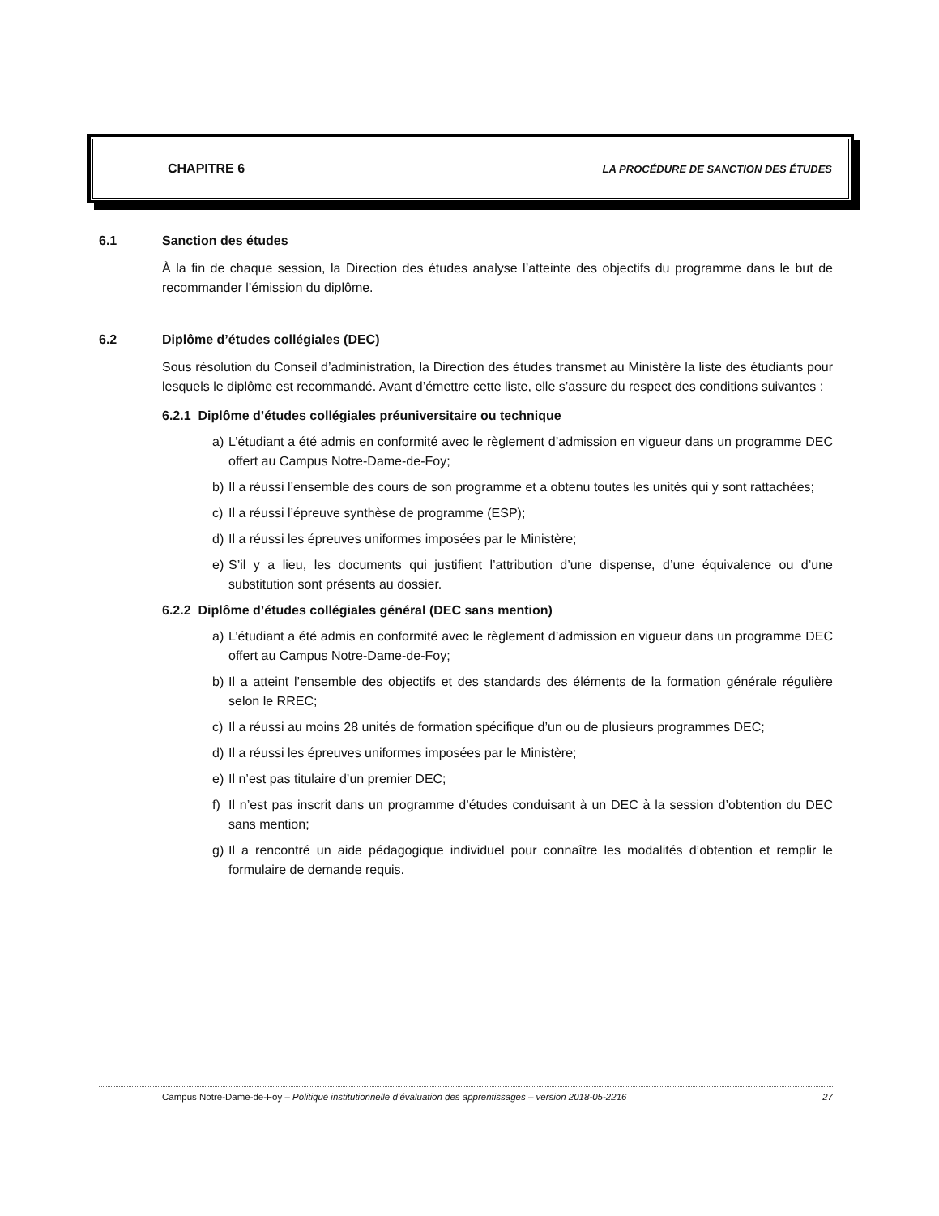CHAPITRE 6 LA PROCÉDURE DE SANCTION DES ÉTUDES
6.1 Sanction des études
À la fin de chaque session, la Direction des études analyse l’atteinte des objectifs du programme dans le but de recommander l’émission du diplôme.
6.2 Diplôme d’études collégiales (DEC)
Sous résolution du Conseil d’administration, la Direction des études transmet au Ministère la liste des étudiants pour lesquels le diplôme est recommandé. Avant d’émettre cette liste, elle s’assure du respect des conditions suivantes :
6.2.1 Diplôme d’études collégiales préuniversitaire ou technique
a) L’étudiant a été admis en conformité avec le règlement d’admission en vigueur dans un programme DEC offert au Campus Notre-Dame-de-Foy;
b) Il a réussi l’ensemble des cours de son programme et a obtenu toutes les unités qui y sont rattachées;
c) Il a réussi l’épreuve synthèse de programme (ESP);
d) Il a réussi les épreuves uniformes imposées par le Ministère;
e) S’il y a lieu, les documents qui justifient l’attribution d’une dispense, d’une équivalence ou d’une substitution sont présents au dossier.
6.2.2 Diplôme d’études collégiales général (DEC sans mention)
a) L’étudiant a été admis en conformité avec le règlement d’admission en vigueur dans un programme DEC offert au Campus Notre-Dame-de-Foy;
b) Il a atteint l’ensemble des objectifs et des standards des éléments de la formation générale régulière selon le RREC;
c) Il a réussi au moins 28 unités de formation spécifique d’un ou de plusieurs programmes DEC;
d) Il a réussi les épreuves uniformes imposées par le Ministère;
e) Il n’est pas titulaire d’un premier DEC;
f) Il n’est pas inscrit dans un programme d’études conduisant à un DEC à la session d’obtention du DEC sans mention;
g) Il a rencontré un aide pédagogique individuel pour connaître les modalités d’obtention et remplir le formulaire de demande requis.
Campus Notre-Dame-de-Foy – Politique institutionnelle d’évaluation des apprentissages – version 2018-05-2216 27